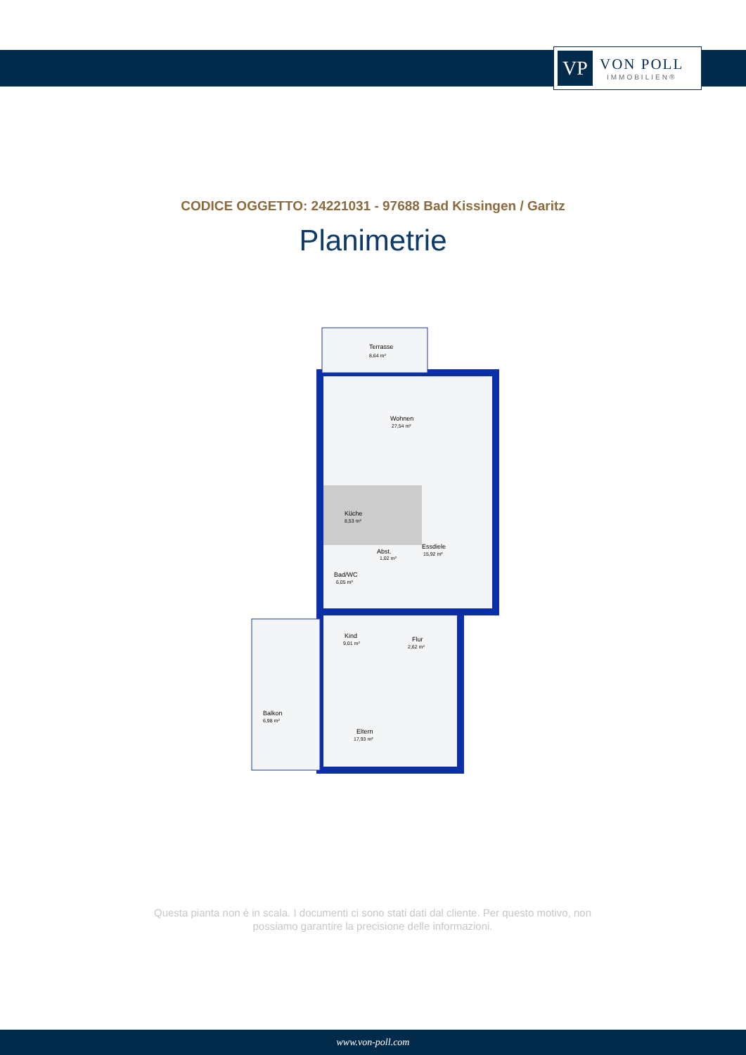VP
VON POLL
IMMOBILIEN®
CODICE OGGETTO: 24221031 - 97688 Bad Kissingen / Garitz
Planimetrie
Terrasse
8,64 m²
Wohnen
27,54 m²
Küche
8,53 m²
Essdiele
15,92 m²
Abst.
1,02 m²
Bad/WC
6,05 m²
Kind
9,01 m²
Flur
2,62 m²
Balkon
6,98 m²
Eltern
17,93 m²
Questa pianta non è in scala. I documenti ci sono stati dati dal cliente. Per questo motivo, non possiamo garantire la precisione delle informazioni.
www.von-poll.com